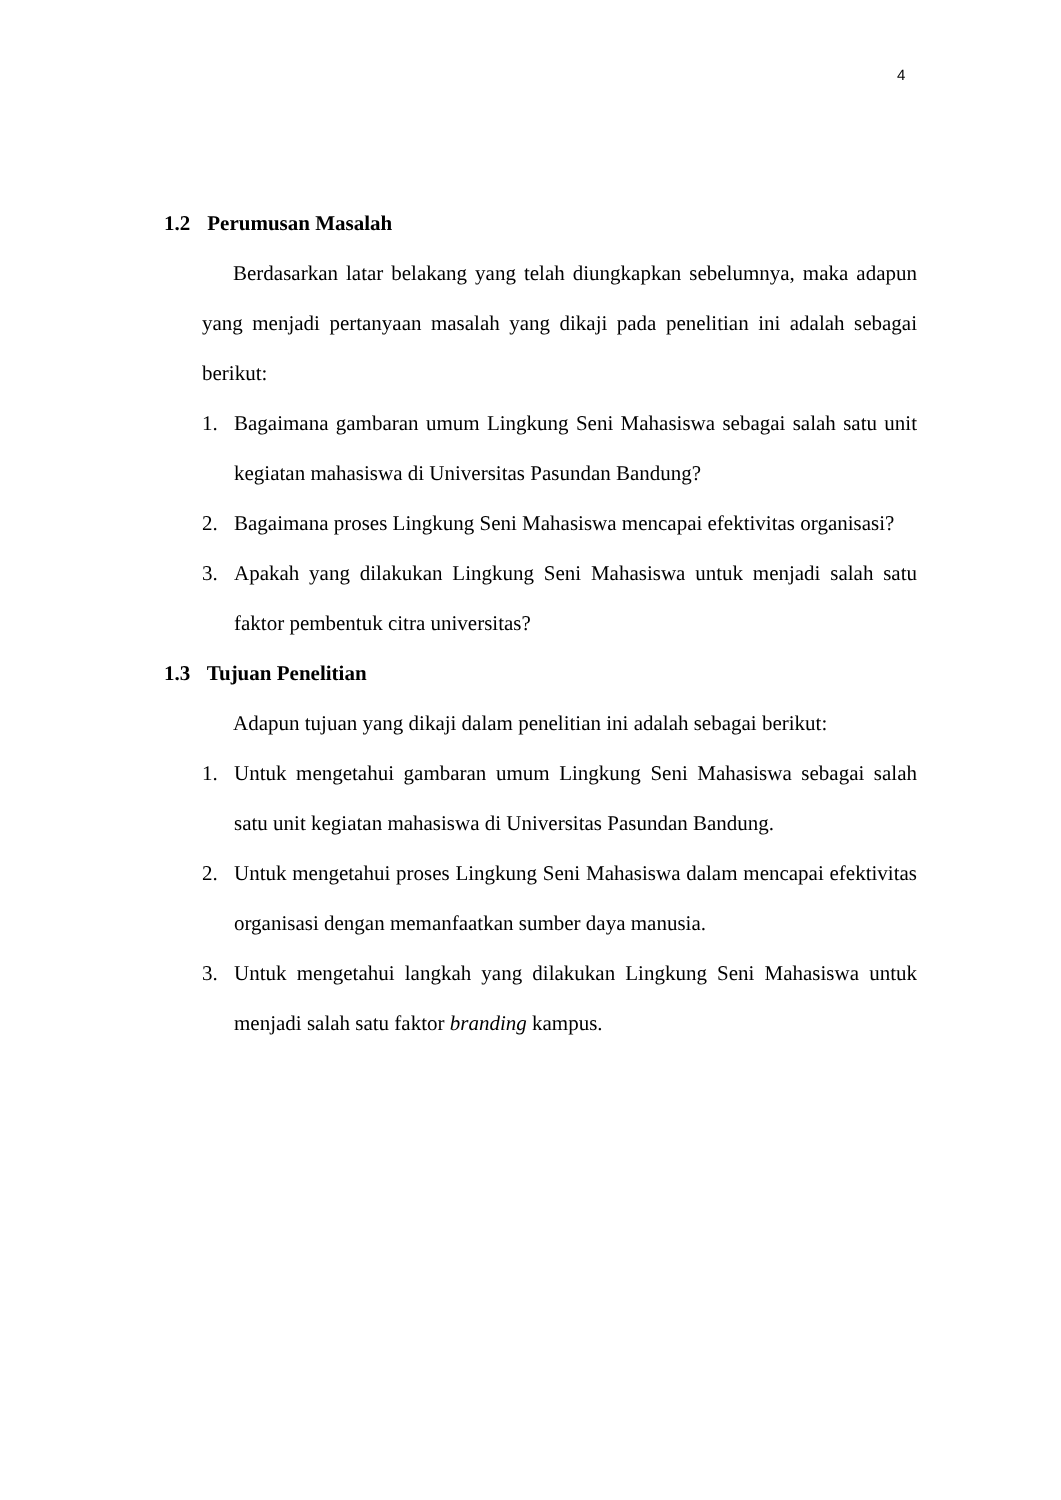4
1.2 Perumusan Masalah
Berdasarkan latar belakang yang telah diungkapkan sebelumnya, maka adapun yang menjadi pertanyaan masalah yang dikaji pada penelitian ini adalah sebagai berikut:
1. Bagaimana gambaran umum Lingkung Seni Mahasiswa sebagai salah satu unit kegiatan mahasiswa di Universitas Pasundan Bandung?
2. Bagaimana proses Lingkung Seni Mahasiswa mencapai efektivitas organisasi?
3. Apakah yang dilakukan Lingkung Seni Mahasiswa untuk menjadi salah satu faktor pembentuk citra universitas?
1.3 Tujuan Penelitian
Adapun tujuan yang dikaji dalam penelitian ini adalah sebagai berikut:
1. Untuk mengetahui gambaran umum Lingkung Seni Mahasiswa sebagai salah satu unit kegiatan mahasiswa di Universitas Pasundan Bandung.
2. Untuk mengetahui proses Lingkung Seni Mahasiswa dalam mencapai efektivitas organisasi dengan memanfaatkan sumber daya manusia.
3. Untuk mengetahui langkah yang dilakukan Lingkung Seni Mahasiswa untuk menjadi salah satu faktor branding kampus.